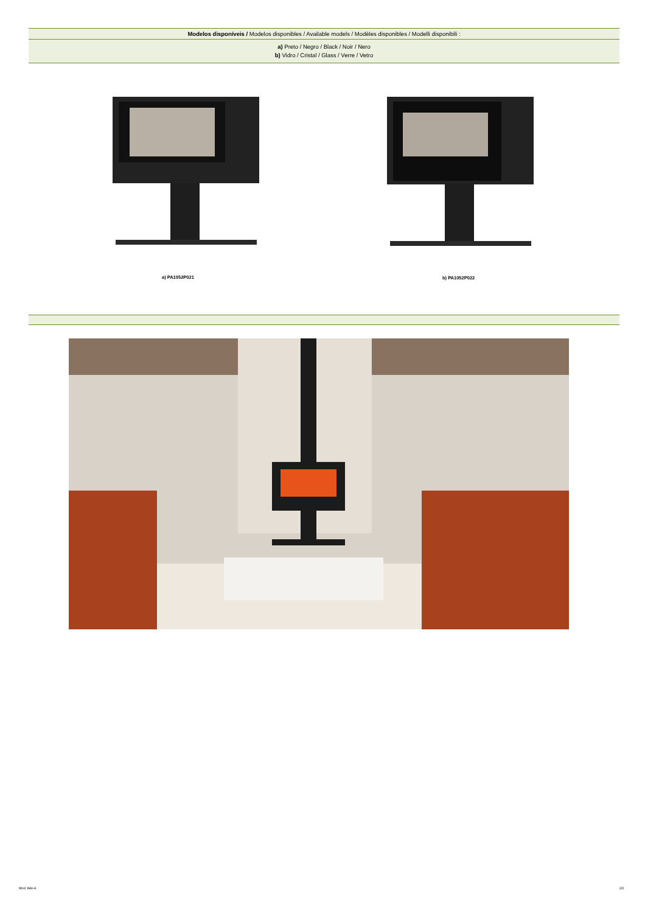| Modelos disponíveis / Modelos disponibles / Available models / Modèles disponibles / Modelli disponibili : |
| a) Preto / Negro / Black / Noir / Nero b) Vidro / Cristal / Glass / Verre / Vetro |
a) PA1052P021 b) PA1052P022
Mod. 844-A 2/2